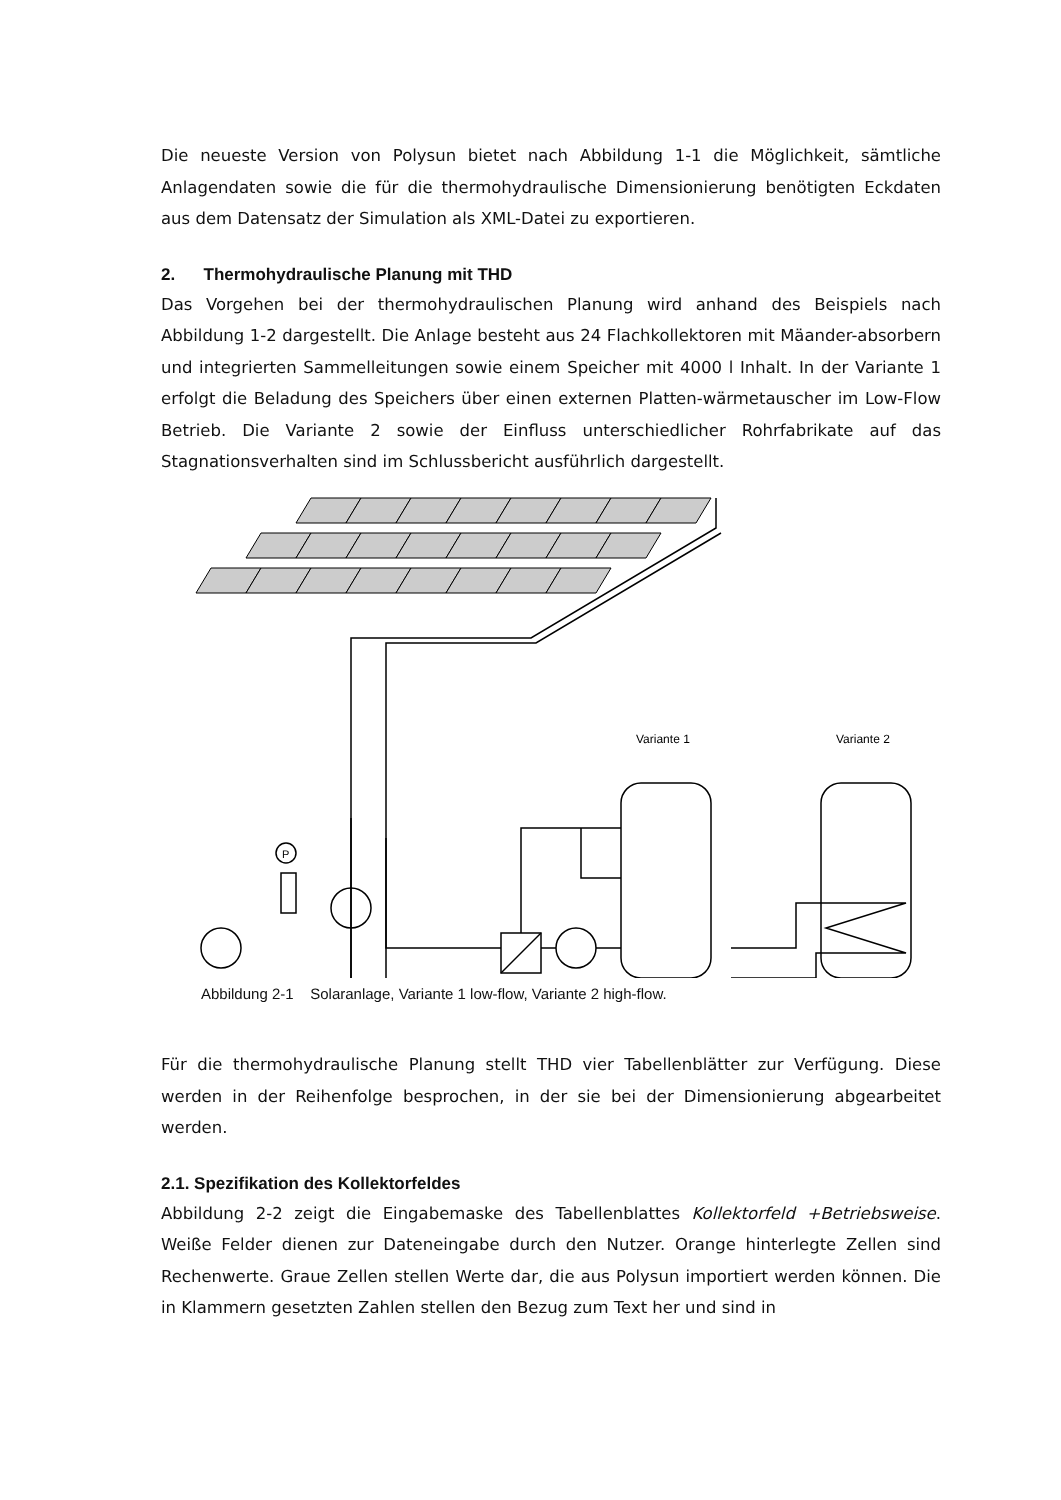Die neueste Version von Polysun bietet nach Abbildung 1-1 die Möglichkeit, sämtliche Anlagendaten sowie die für die thermohydraulische Dimensionierung benötigten Eckdaten aus dem Datensatz der Simulation als XML-Datei zu exportieren.
2. Thermohydraulische Planung mit THD
Das Vorgehen bei der thermohydraulischen Planung wird anhand des Beispiels nach Abbildung 1-2 dargestellt. Die Anlage besteht aus 24 Flachkollektoren mit Mäander-absorbern und integrierten Sammelleitungen sowie einem Speicher mit 4000 l Inhalt. In der Variante 1 erfolgt die Beladung des Speichers über einen externen Platten-wärmetauscher im Low-Flow Betrieb. Die Variante 2 sowie der Einfluss unterschiedlicher Rohrfabrikate auf das Stagnationsverhalten sind im Schlussbericht ausführlich dargestellt.
Variante 1
Variante 2
P
Abbildung 2-1 Solaranlage, Variante 1 low-flow, Variante 2 high-flow.
Für die thermohydraulische Planung stellt THD vier Tabellenblätter zur Verfügung. Diese werden in der Reihenfolge besprochen, in der sie bei der Dimensionierung abgearbeitet werden.
2.1. Spezifikation des Kollektorfeldes
Abbildung 2-2 zeigt die Eingabemaske des Tabellenblattes Kollektorfeld +Betriebsweise. Weiße Felder dienen zur Dateneingabe durch den Nutzer. Orange hinterlegte Zellen sind Rechenwerte. Graue Zellen stellen Werte dar, die aus Polysun importiert werden können. Die in Klammern gesetzten Zahlen stellen den Bezug zum Text her und sind in